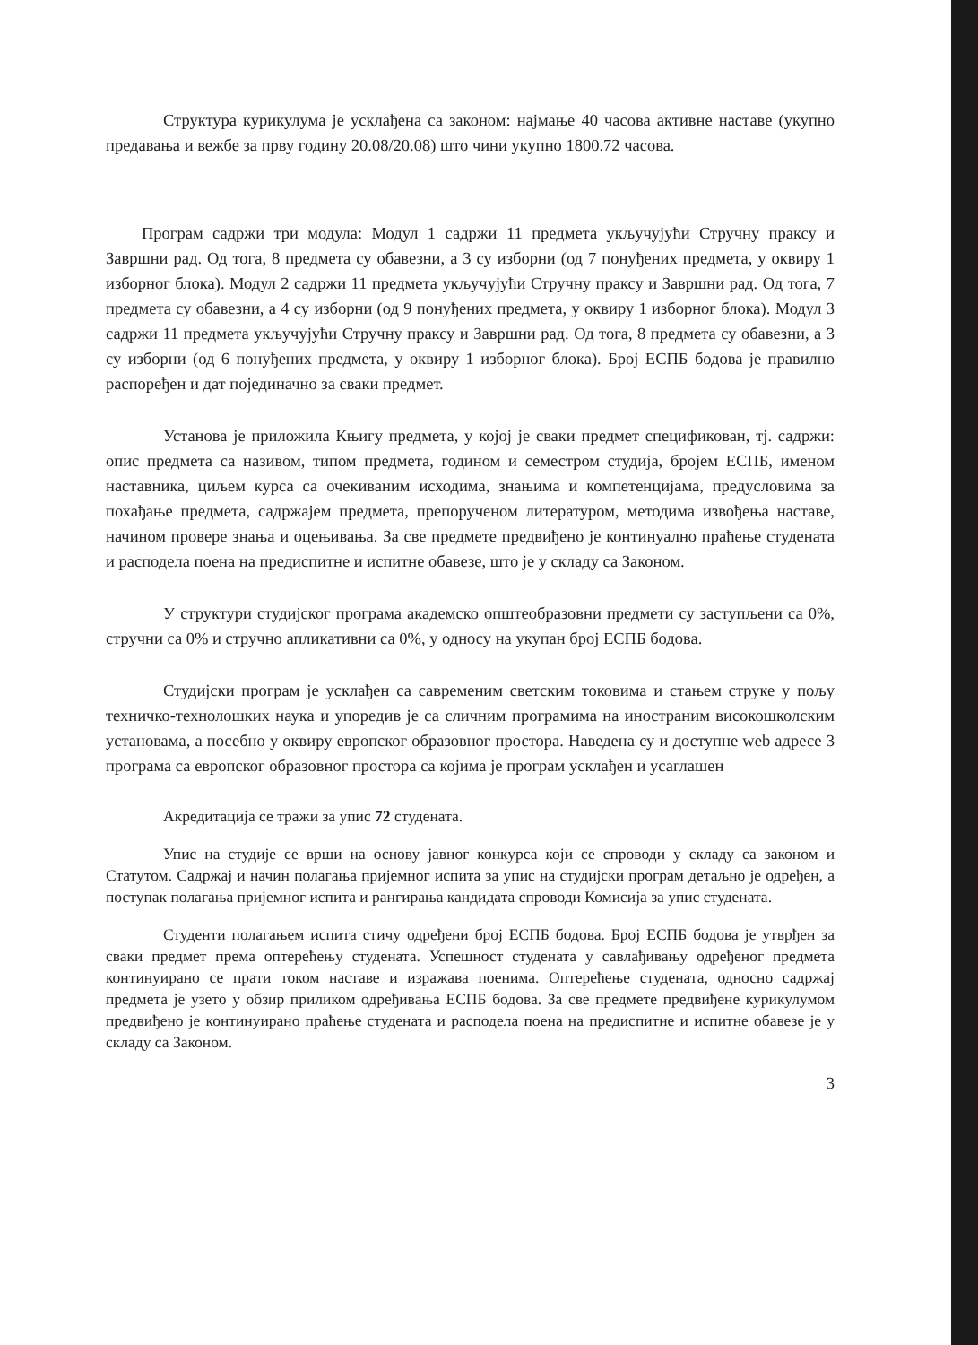Структура курикулума је усклађена са законом: најмање 40 часова активне наставе (укупно предавања и вежбе за прву годину 20.08/20.08) што чини укупно 1800.72 часова.
Програм садржи три модула: Модул 1 садржи 11 предмета укључујући Стручну праксу и Завршни рад. Од тога, 8 предмета су обавезни, а 3 су изборни (од 7 понуђених предмета, у оквиру 1 изборног блока). Модул 2 садржи 11 предмета укључујући Стручну праксу и Завршни рад. Од тога, 7 предмета су обавезни, а 4 су изборни (од 9 понуђених предмета, у оквиру 1 изборног блока). Модул 3 садржи 11 предмета укључујући Стручну праксу и Завршни рад. Од тога, 8 предмета су обавезни, а 3 су изборни (од 6 понуђених предмета, у оквиру 1 изборног блока). Број ЕСПБ бодова је правилно распоређен и дат појединачно за сваки предмет.
Установа је приложила Књигу предмета, у којој је сваки предмет спецификован, тј. садржи: опис предмета са називом, типом предмета, годином и семестром студија, бројем ЕСПБ, именом наставника, циљем курса са очекиваним исходима, знањима и компетенцијама, предусловима за похађање предмета, садржајем предмета, препорученом литературом, методима извођења наставе, начином провере знања и оцењивања. За све предмете предвиђено је континуално праћење студената и расподела поена на предиспитне и испитне обавезе, што је у складу са Законом.
У структури студијског програма академско општеобразовни предмети су заступљени са 0%, стручни са 0% и стручно апликативни са 0%, у односу на укупан број ЕСПБ бодова.
Студијски програм је усклађен са савременим светским токовима и стањем струке у пољу техничко-технолошких наука и упоредив је са сличним програмима на иностраним високошколским установама, а посебно у оквиру европског образовног простора. Наведена су и доступне web адресе 3 програма са европског образовног простора са којима је програм усклађен и усаглашен
Акредитација се тражи за упис 72 студената.
Упис на студије се врши на основу јавног конкурса који се спроводи у складу са законом и Статутом. Садржај и начин полагања пријемног испита за упис на студијски програм детаљно је одређен, а поступак полагања пријемног испита и рангирања кандидата спроводи Комисија за упис студената.
Студенти полагањем испита стичу одређени број ЕСПБ бодова. Број ЕСПБ бодова је утврђен за сваки предмет према оптерећењу студената. Успешност студената у савлађивању одређеног предмета континуирано се прати током наставе и изражава поенима. Оптерећење студената, односно садржај предмета је узето у обзир приликом одређивања ЕСПБ бодова. За све предмете предвиђене курикулумом предвиђено је континуирано праћење студената и расподела поена на предиспитне и испитне обавезе је у складу са Законом.
3